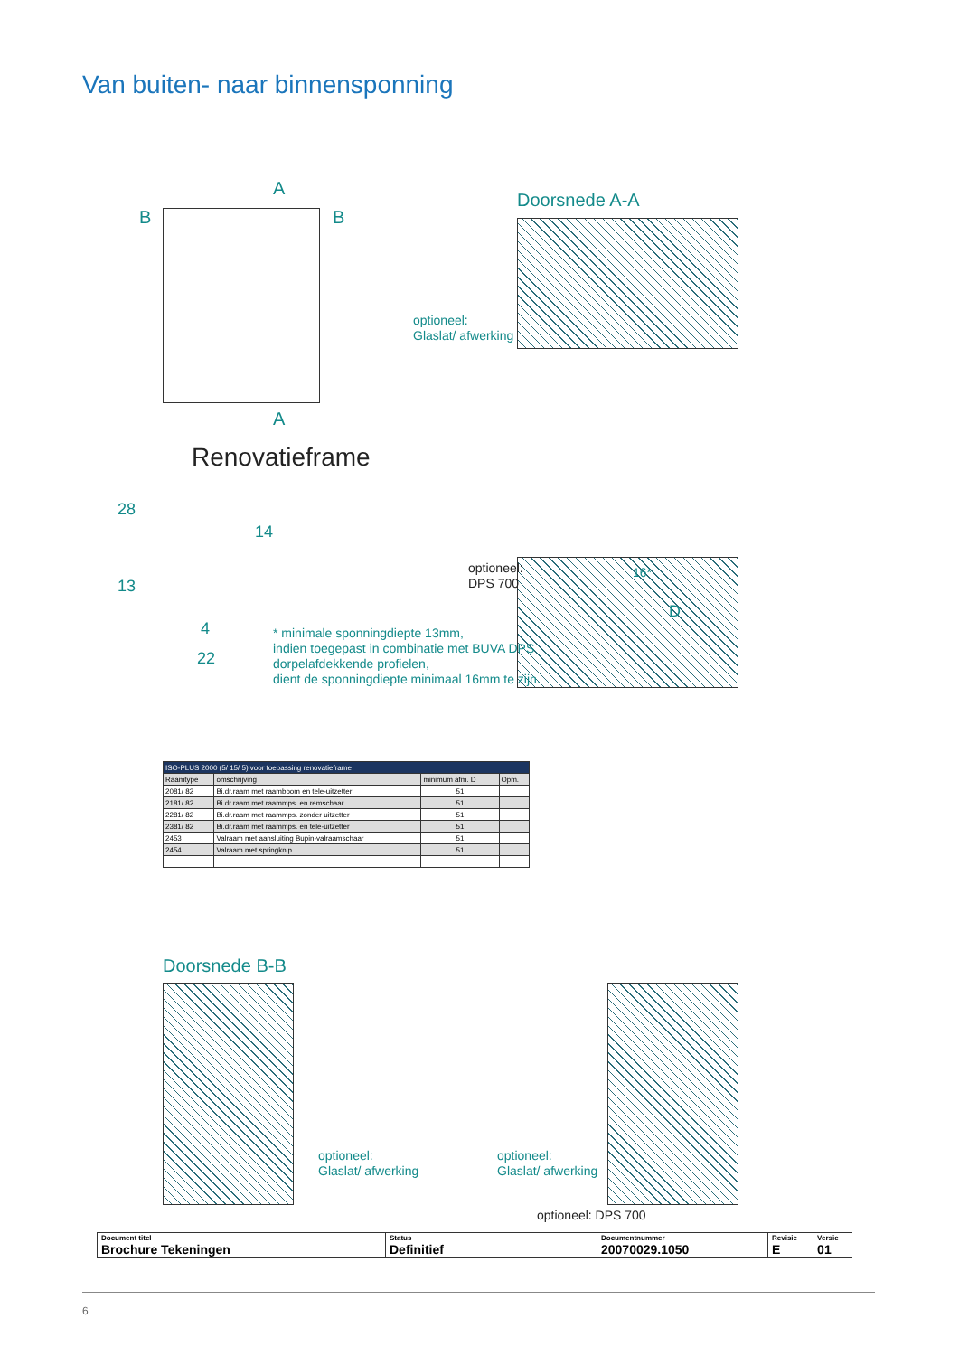Van buiten- naar binnensponning
A
A
B B
Renovatieframe
28
13
14
4
22
Doorsnede A-A
optioneel:
Glaslat/ afwerking
optioneel:
DPS 700
D
16*
* minimale sponningdiepte 13mm,
indien toegepast in combinatie met BUVA DPS
dorpelafdekkende profielen,
dient de sponningdiepte minimaal 16mm te zijn.
| ISO-PLUS 2000 (5/ 15/ 5) voor toepassing renovatieframe | | | |
| --- | --- | --- | --- |
| Raamtype | omschrijving | minimum afm. D | Opm. |
| 2081/ 82 | Bi.dr.raam met raamboom en tele-uitzetter | 51 | |
| 2181/ 82 | Bi.dr.raam met raammps. en remschaar | 51 | |
| 2281/ 82 | Bi.dr.raam met raammps. zonder uitzetter | 51 | |
| 2381/ 82 | Bi.dr.raam met raammps. en tele-uitzetter | 51 | |
| 2453 | Valraam met aansluiting Bupin-valraamschaar | 51 | |
| 2454 | Valraam met springknip | 51 | |
Doorsnede B-B
optioneel:
Glaslat/ afwerking
optioneel:
Glaslat/ afwerking
optioneel: DPS 700
| Document titel Brochure Tekeningen | Status Definitief | Documentnummer 20070029.1050 | Revisie E | Versie 01 |
6